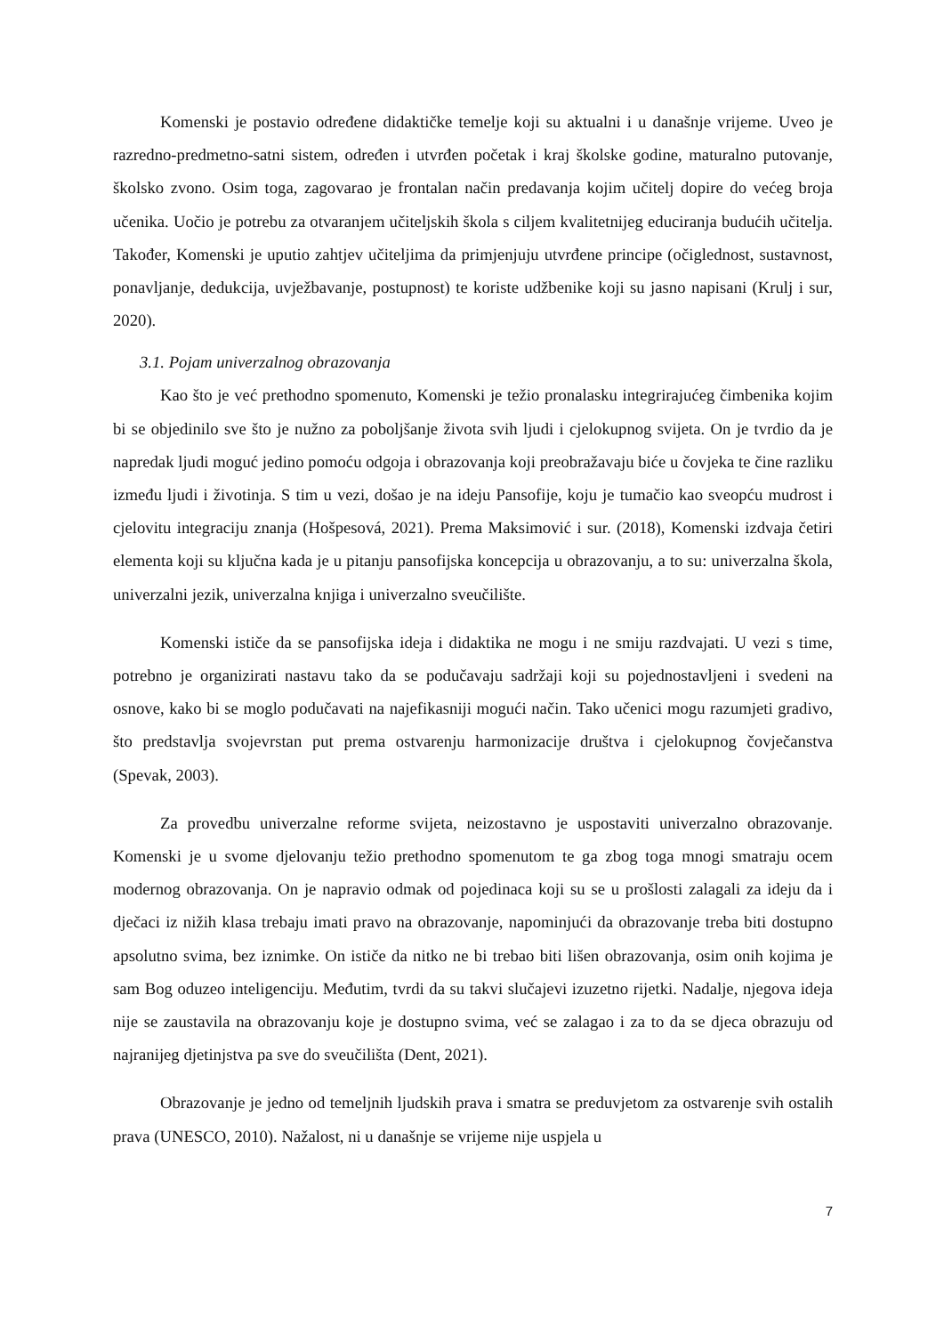Komenski je postavio određene didaktičke temelje koji su aktualni i u današnje vrijeme. Uveo je razredno-predmetno-satni sistem, određen i utvrđen početak i kraj školske godine, maturalno putovanje, školsko zvono. Osim toga, zagovarao je frontalan način predavanja kojim učitelj dopire do većeg broja učenika. Uočio je potrebu za otvaranjem učiteljskih škola s ciljem kvalitetnijeg educiranja budućih učitelja. Također, Komenski je uputio zahtjev učiteljima da primjenjuju utvrđene principe (očiglednost, sustavnost, ponavljanje, dedukcija, uvježbavanje, postupnost) te koriste udžbenike koji su jasno napisani (Krulj i sur, 2020).
3.1. Pojam univerzalnog obrazovanja
Kao što je već prethodno spomenuto, Komenski je težio pronalasku integrirajućeg čimbenika kojim bi se objedinilo sve što je nužno za poboljšanje života svih ljudi i cjelokupnog svijeta. On je tvrdio da je napredak ljudi moguć jedino pomoću odgoja i obrazovanja koji preobražavaju biće u čovjeka te čine razliku između ljudi i životinja. S tim u vezi, došao je na ideju Pansofije, koju je tumačio kao sveopću mudrost i cjelovitu integraciju znanja (Hošpesová, 2021). Prema Maksimović i sur. (2018), Komenski izdvaja četiri elementa koji su ključna kada je u pitanju pansofijska koncepcija u obrazovanju, a to su: univerzalna škola, univerzalni jezik, univerzalna knjiga i univerzalno sveučilište.
Komenski ističe da se pansofijska ideja i didaktika ne mogu i ne smiju razdvajati. U vezi s time, potrebno je organizirati nastavu tako da se podučavaju sadržaji koji su pojednostavljeni i svedeni na osnove, kako bi se moglo podučavati na najefikasniji mogući način. Tako učenici mogu razumjeti gradivo, što predstavlja svojevrstan put prema ostvarenju harmonizacije društva i cjelokupnog čovječanstva (Spevak, 2003).
Za provedbu univerzalne reforme svijeta, neizostavno je uspostaviti univerzalno obrazovanje. Komenski je u svome djelovanju težio prethodno spomenutom te ga zbog toga mnogi smatraju ocem modernog obrazovanja. On je napravio odmak od pojedinaca koji su se u prošlosti zalagali za ideju da i dječaci iz nižih klasa trebaju imati pravo na obrazovanje, napominjući da obrazovanje treba biti dostupno apsolutno svima, bez iznimke. On ističe da nitko ne bi trebao biti lišen obrazovanja, osim onih kojima je sam Bog oduzeo inteligenciju. Međutim, tvrdi da su takvi slučajevi izuzetno rijetki. Nadalje, njegova ideja nije se zaustavila na obrazovanju koje je dostupno svima, već se zalagao i za to da se djeca obrazuju od najranijeg djetinjstva pa sve do sveučilišta (Dent, 2021).
Obrazovanje je jedno od temeljnih ljudskih prava i smatra se preduvjetom za ostvarenje svih ostalih prava (UNESCO, 2010). Nažalost, ni u današnje se vrijeme nije uspjela u
7